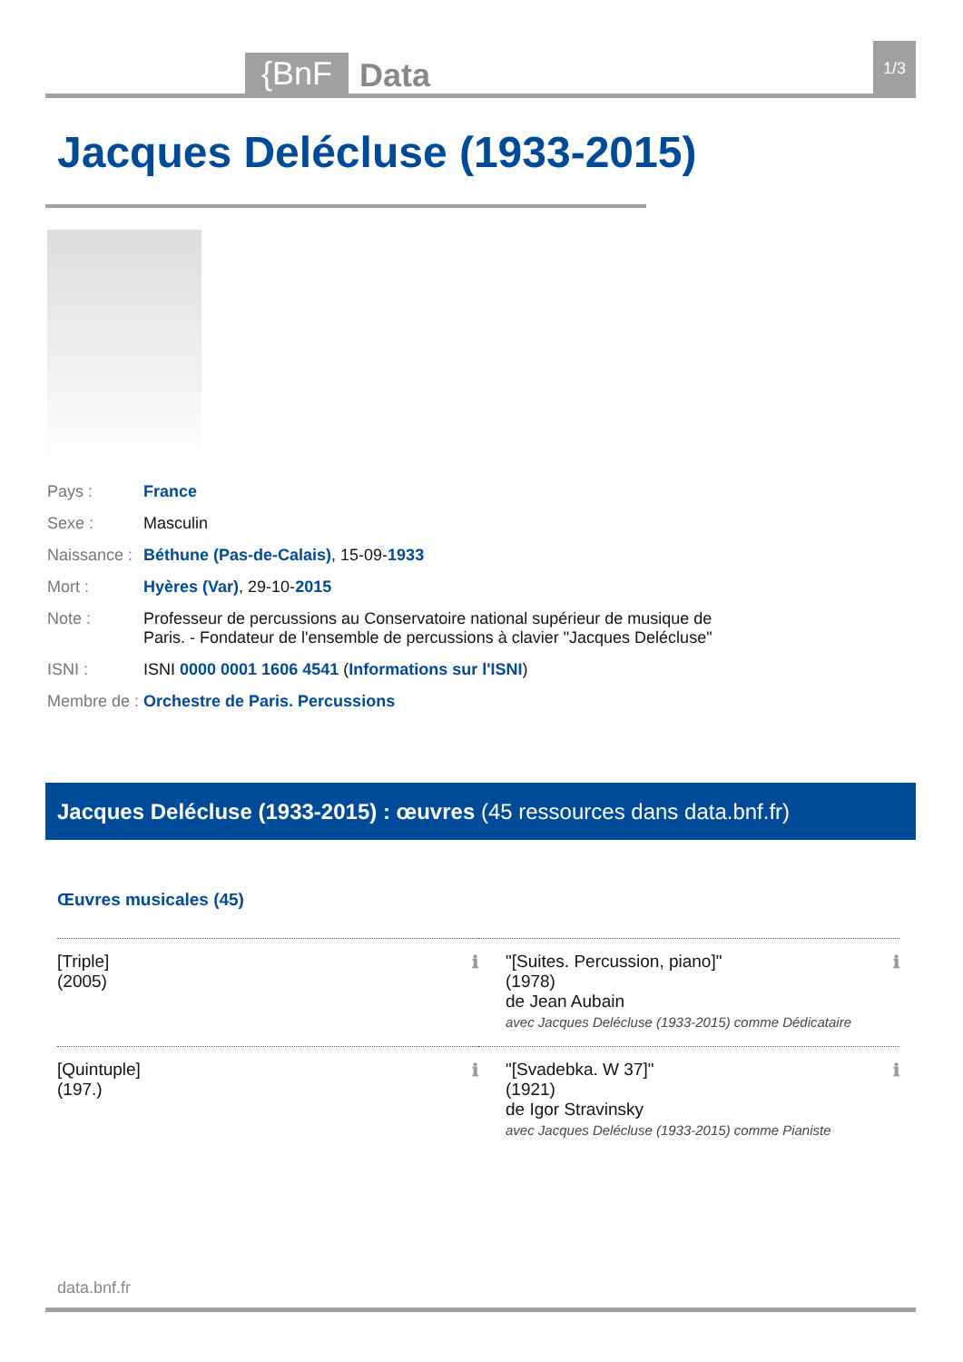{BnF
Data
1/3
Jacques Delécluse (1933-2015)
| Pays : | France |
| Sexe : | Masculin |
| Naissance : | Béthune (Pas-de-Calais) , 15-09- 1933 |
| Mort : | Hyères (Var) , 29-10- 2015 |
| Note : | Professeur de percussions au Conservatoire national supérieur de musique de Paris. - Fondateur de l'ensemble de percussions à clavier "Jacques Delécluse" |
| ISNI : | ISNI 0000 0001 1606 4541 ( Informations sur l'ISNI ) |
| Membre de : | Orchestre de Paris. Percussions |
Jacques Delécluse (1933-2015) : œuvres (45 ressources dans data.bnf.fr)
Œuvres musicales (45)
| [Triple] (2005) ℹ | "[Suites. Percussion, piano]" (1978) de Jean Aubain avec Jacques Delécluse (1933-2015) comme Dédicataire ℹ |
| [Quintuple] (197.) ℹ | "[Svadebka. W 37]" (1921) de Igor Stravinsky avec Jacques Delécluse (1933-2015) comme Pianiste ℹ |
data.bnf.fr